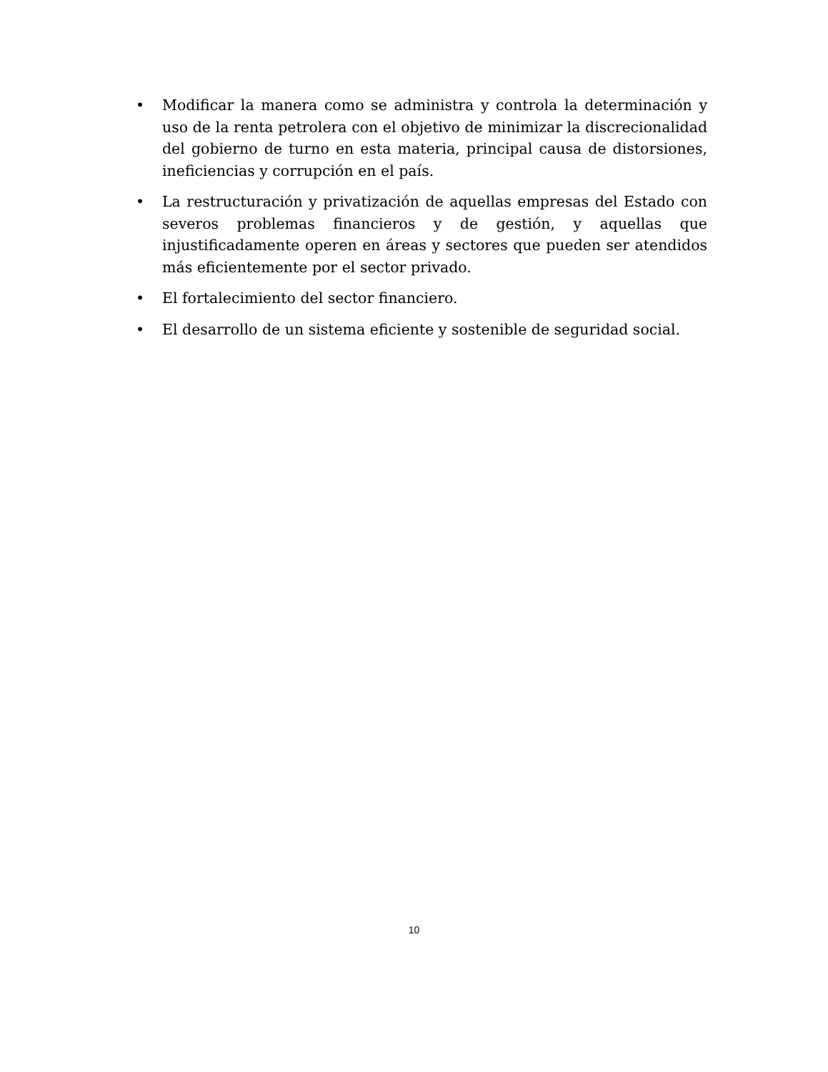• Modificar la manera como se administra y controla la determinación y uso de la renta petrolera con el objetivo de minimizar la discrecionalidad del gobierno de turno en esta materia, principal causa de distorsiones, ineficiencias y corrupción en el país.
• La restructuración y privatización de aquellas empresas del Estado con severos problemas financieros y de gestión, y aquellas que injustificadamente operen en áreas y sectores que pueden ser atendidos más eficientemente por el sector privado.
• El fortalecimiento del sector financiero.
• El desarrollo de un sistema eficiente y sostenible de seguridad social.
10